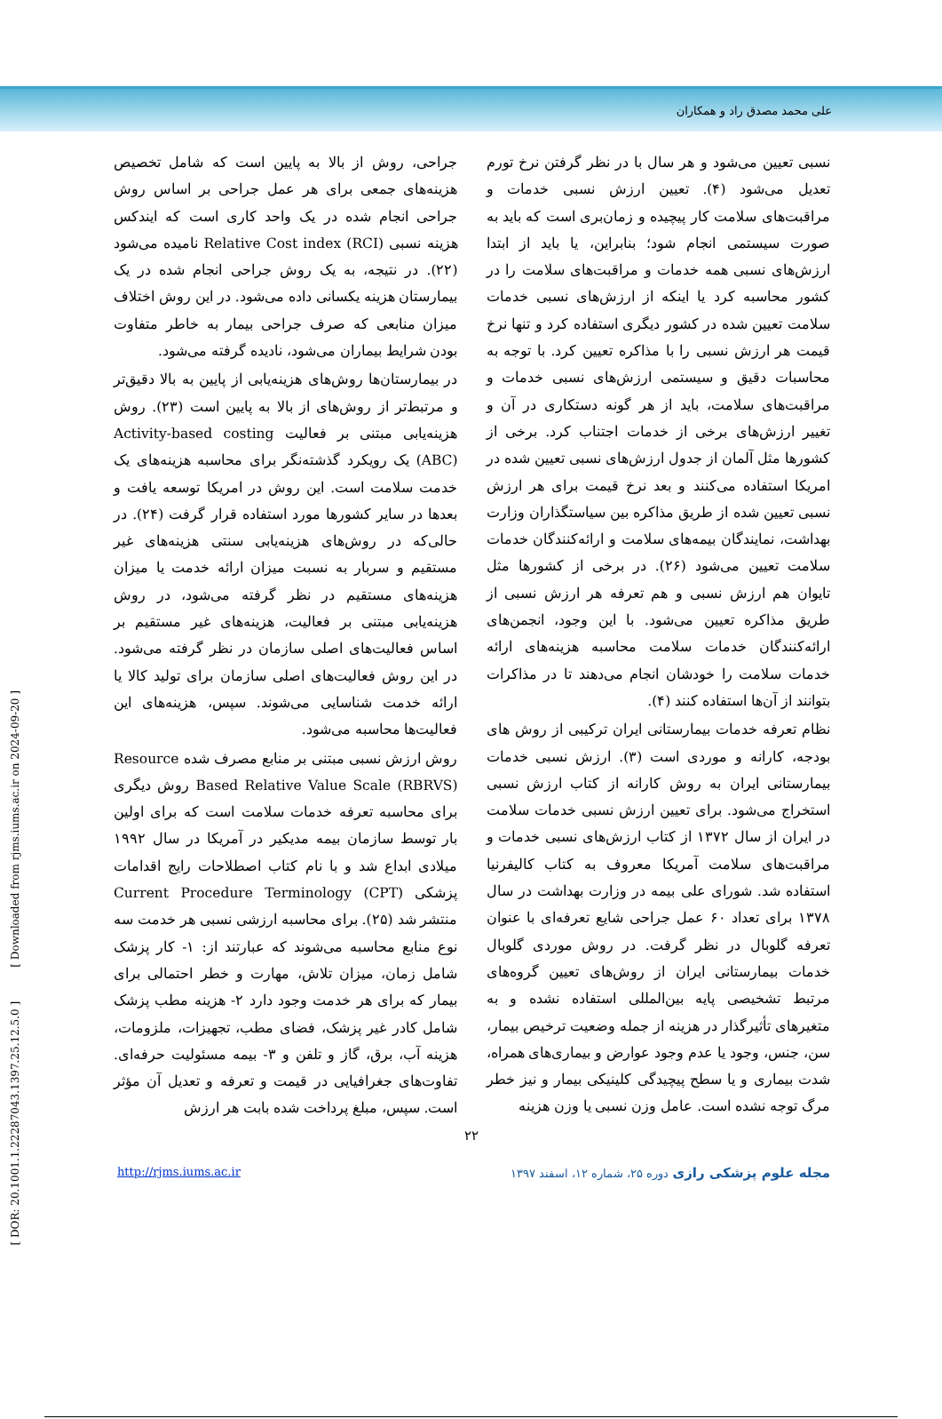علی محمد مصدق راد و همکاران
[ DOR: 20.1001.1.22287043.1397.25.12.5.0 ] [ Downloaded from rjms.iums.ac.ir on 2024-09-20 ]
جراحی، روش از بالا به پایین است که شامل تخصیص هزینه‌های جمعی برای هر عمل جراحی بر اساس روش جراحی انجام شده در یک واحد کاری است که ایندکس هزینه نسبی Relative Cost index (RCI) نامیده می‌شود (۲۲). در نتیجه، به یک روش جراحی انجام شده در یک بیمارستان هزینه یکسانی داده می‌شود. در این روش اختلاف میزان منابعی که صرف جراحی بیمار به خاطر متفاوت بودن شرایط بیماران می‌شود، نادیده گرفته می‌شود.
در بیمارستان‌ها روش‌های هزینه‌یابی از پایین به بالا دقیق‌تر و مرتبط‌تر از روش‌های از بالا به پایین است (۲۳). روش هزینه‌یابی مبتنی بر فعالیت Activity-based costing (ABC) یک رویکرد گذشته‌نگر برای محاسبه هزینه‌های یک خدمت سلامت است. این روش در امریکا توسعه یافت و بعدها در سایر کشورها مورد استفاده قرار گرفت (۲۴). در حالی‌که در روش‌های هزینه‌یابی سنتی هزینه‌های غیر مستقیم و سربار به نسبت میزان ارائه خدمت یا میزان هزینه‌های مستقیم در نظر گرفته می‌شود، در روش هزینه‌یابی مبتنی بر فعالیت، هزینه‌های غیر مستقیم بر اساس فعالیت‌های اصلی سازمان در نظر گرفته می‌شود. در این روش فعالیت‌های اصلی سازمان برای تولید کالا یا ارائه خدمت شناسایی می‌شوند. سپس، هزینه‌های این فعالیت‌ها محاسبه می‌شود.
روش ارزش نسبی مبتنی بر منابع مصرف شده Resource Based Relative Value Scale (RBRVS) روش دیگری برای محاسبه تعرفه خدمات سلامت است که برای اولین بار توسط سازمان بیمه مدیکیر در آمریکا در سال ۱۹۹۲ میلادی ابداع شد و با نام کتاب اصطلاحات رایج اقدامات پزشکی Current Procedure Terminology (CPT) منتشر شد (۲۵). برای محاسبه ارزشی نسبی هر خدمت سه نوع منابع محاسبه می‌شوند که عبارتند از: ۱- کار پزشک شامل زمان، میزان تلاش، مهارت و خطر احتمالی برای بیمار که برای هر خدمت وجود دارد ۲- هزینه مطب پزشک شامل کادر غیر پزشک، فضای مطب، تجهیزات، ملزومات، هزینه آب، برق، گاز و تلفن و ۳- بیمه مسئولیت حرفه‌ای. تفاوت‌های جغرافیایی در قیمت و تعرفه و تعدیل آن مؤثر است. سپس، مبلغ پرداخت شده بابت هر ارزش
نسبی تعیین می‌شود و هر سال با در نظر گرفتن نرخ تورم تعدیل می‌شود (۴). تعیین ارزش نسبی خدمات و مراقبت‌های سلامت کار پیچیده و زمان‌بری است که باید به صورت سیستمی انجام شود؛ بنابراین، یا باید از ابتدا ارزش‌های نسبی همه خدمات و مراقبت‌های سلامت را در کشور محاسبه کرد یا اینکه از ارزش‌های نسبی خدمات سلامت تعیین شده در کشور دیگری استفاده کرد و تنها نرخ قیمت هر ارزش نسبی را با مذاکره تعیین کرد. با توجه به محاسبات دقیق و سیستمی ارزش‌های نسبی خدمات و مراقبت‌های سلامت، باید از هر گونه دستکاری در آن و تغییر ارزش‌های برخی از خدمات اجتناب کرد. برخی از کشورها مثل آلمان از جدول ارزش‌های نسبی تعیین شده در امریکا استفاده می‌کنند و بعد نرخ قیمت برای هر ارزش نسبی تعیین شده از طریق مذاکره بین سیاستگذاران وزارت بهداشت، نمایندگان بیمه‌های سلامت و ارائه‌کنندگان خدمات سلامت تعیین می‌شود (۲۶). در برخی از کشورها مثل تایوان هم ارزش نسبی و هم تعرفه هر ارزش نسبی از طریق مذاکره تعیین می‌شود. با این وجود، انجمن‌های ارائه‌کنندگان خدمات سلامت محاسبه هزینه‌های ارائه خدمات سلامت را خودشان انجام می‌دهند تا در مذاکرات بتوانند از آن‌ها استفاده کنند (۴).
نظام تعرفه خدمات بیمارستانی ایران ترکیبی از روش های بودجه، کارانه و موردی است (۳). ارزش نسبی خدمات بیمارستانی ایران به روش کارانه از کتاب ارزش نسبی استخراج می‌شود. برای تعیین ارزش نسبی خدمات سلامت در ایران از سال ۱۳۷۲ از کتاب ارزش‌های نسبی خدمات و مراقبت‌های سلامت آمریکا معروف به کتاب کالیفرنیا استفاده شد. شورای علی بیمه در وزارت بهداشت در سال ۱۳۷۸ برای تعداد ۶۰ عمل جراحی شایع تعرفه‌ای با عنوان تعرفه گلوبال در نظر گرفت. در روش موردی گلوبال خدمات بیمارستانی ایران از روش‌های تعیین گروه‌های مرتبط تشخیصی پایه بین‌المللی استفاده نشده و به متغیرهای تأثیرگذار در هزینه از جمله وضعیت ترخیص بیمار، سن، جنس، وجود یا عدم وجود عوارض و بیماری‌های همراه، شدت بیماری و یا سطح پیچیدگی کلینیکی بیمار و نیز خطر مرگ توجه نشده است. عامل وزن نسبی یا وزن هزینه
۲۲
http://rjms.iums.ac.ir مجله علوم پزشکی رازی دوره ۲۵، شماره ۱۲، اسفند ۱۳۹۷